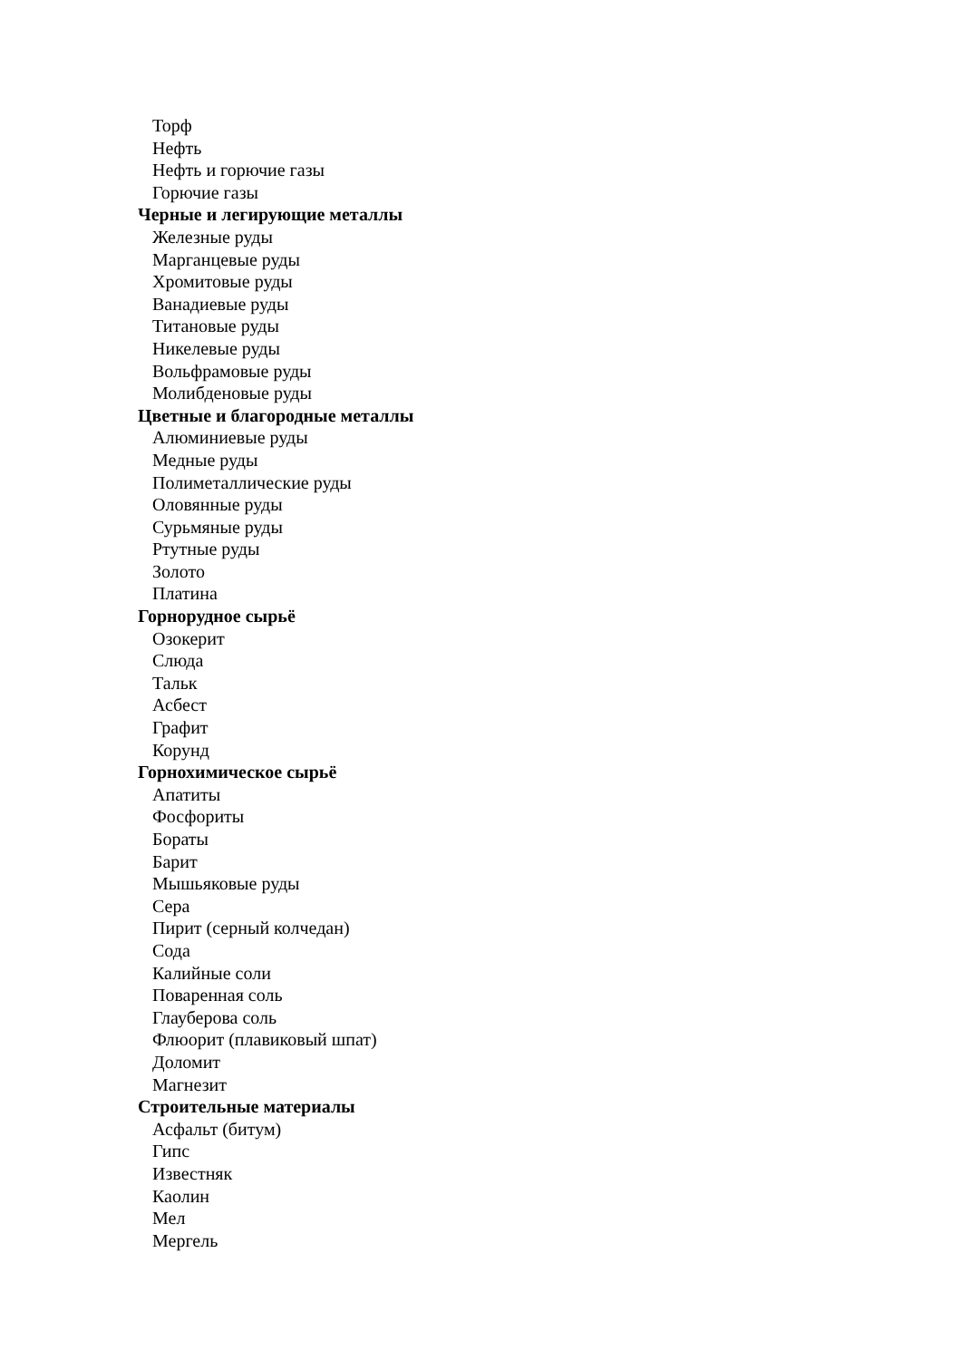Торф
Нефть
Нефть и горючие газы
Горючие газы
Черные и легирующие металлы
Железные руды
Марганцевые руды
Хромитовые руды
Ванадиевые руды
Титановые руды
Никелевые руды
Вольфрамовые руды
Молибденовые руды
Цветные и благородные металлы
Алюминиевые руды
Медные руды
Полиметаллические руды
Оловянные руды
Сурьмяные руды
Ртутные руды
Золото
Платина
Горнорудное сырьё
Озокерит
Слюда
Тальк
Асбест
Графит
Корунд
Горнохимическое сырьё
Апатиты
Фосфориты
Бораты
Барит
Мышьяковые руды
Сера
Пирит (серный колчедан)
Сода
Калийные соли
Поваренная соль
Глауберова соль
Флюорит (плавиковый шпат)
Доломит
Магнезит
Строительные материалы
Асфальт (битум)
Гипс
Известняк
Каолин
Мел
Мергель